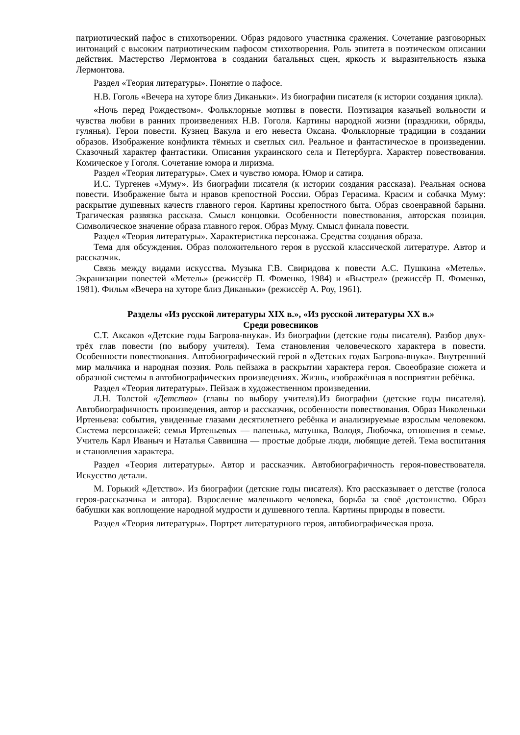патриотический пафос в стихотворении. Образ рядового участника сражения. Сочетание разговорных интонаций с высоким патриотическим пафосом стихотворения. Роль эпитета в поэтическом описании действия. Мастерство Лермонтова в создании батальных сцен, яркость и выразительность языка Лермонтова.
Раздел «Теория литературы». Понятие о пафосе.
Н.В. Гоголь «Вечера на хуторе близ Диканьки». Из биографии писателя (к истории создания цикла).
«Ночь перед Рождеством». Фольклорные мотивы в повести. Поэтизация казачьей вольности и чувства любви в ранних произведениях Н.В. Гоголя. Картины народной жизни (праздники, обряды, гулянья). Герои повести. Кузнец Вакула и его невеста Оксана. Фольклорные традиции в создании образов. Изображение конфликта тёмных и светлых сил. Реальное и фантастическое в произведении. Сказочный характер фантастики. Описания украинского села и Петербурга. Характер повествования. Комическое у Гоголя. Сочетание юмора и лиризма.
Раздел «Теория литературы». Смех и чувство юмора. Юмор и сатира.
И.С. Тургенев «Муму». Из биографии писателя (к истории создания рассказа). Реальная основа повести. Изображение быта и нравов крепостной России. Образ Герасима. Красим и собачка Муму: раскрытие душевных качеств главного героя. Картины крепостного быта. Образ своенравной барыни. Трагическая развязка рассказа. Смысл концовки. Особенности повествования, авторская позиция. Символическое значение образа главного героя. Образ Муму. Смысл финала повести.
Раздел «Теория литературы». Характеристика персонажа. Средства создания образа.
Тема для обсуждения. Образ положительного героя в русской классической литературе. Автор и рассказчик.
Связь между видами искусства. Музыка Г.В. Свиридова к повести А.С. Пушкина «Метель». Экранизации повестей «Метель» (режиссёр П. Фоменко, 1984) и «Выстрел» (режиссёр П. Фоменко, 1981). Фильм «Вечера на хуторе близ Диканьки» (режиссёр А. Роу, 1961).
Разделы «Из русской литературы XIX в.», «Из русской литературы XX в.»
Среди ровесников
С.Т. Аксаков «Детские годы Багрова-внука». Из биографии (детские годы писателя). Разбор двух-трёх глав повести (по выбору учителя). Тема становления человеческого характера в повести. Особенности повествования. Автобиографический герой в «Детских годах Багрова-внука». Внутренний мир мальчика и народная поэзия. Роль пейзажа в раскрытии характера героя. Своеобразие сюжета и образной системы в автобиографических произведениях. Жизнь, изображённая в восприятии ребёнка.
Раздел «Теория литературы». Пейзаж в художественном произведении.
Л.Н. Толстой «Детство» (главы по выбору учителя).Из биографии (детские годы писателя). Автобиографичность произведения, автор и рассказчик, особенности повествования. Образ Николеньки Иртеньева: события, увиденные глазами десятилетнего ребёнка и анализируемые взрослым человеком. Система персонажей: семья Иртеньевых — папенька, матушка, Володя, Любочка, отношения в семье. Учитель Карл Иваныч и Наталья Саввишна — простые добрые люди, любящие детей. Тема воспитания и становления характера.
Раздел «Теория литературы». Автор и рассказчик. Автобиографичность героя-повествователя. Искусство детали.
М. Горький «Детство». Из биографии (детские годы писателя). Кто рассказывает о детстве (голоса героя-рассказчика и автора). Взросление маленького человека, борьба за своё достоинство. Образ бабушки как воплощение народной мудрости и душевного тепла. Картины природы в повести.
Раздел «Теория литературы». Портрет литературного героя, автобиографическая проза.